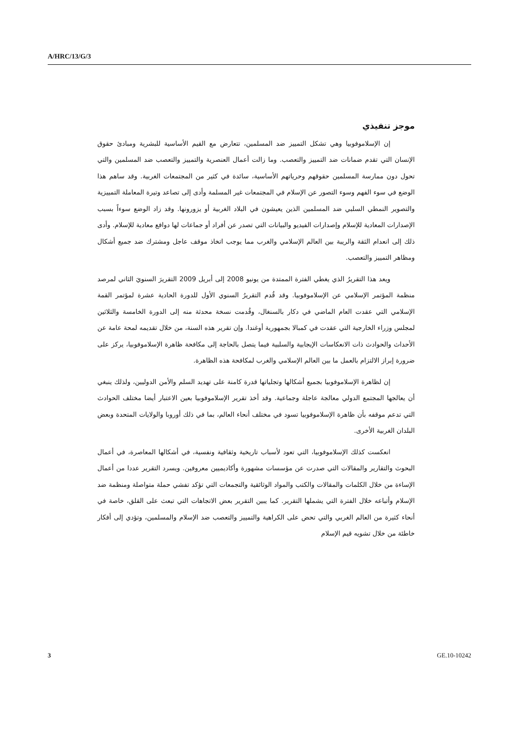A/HRC/13/G/3
موجز تنفيذي
إن الإسلاموفوبيا وهي تشكل التمييز ضد المسلمين، تتعارض مع القيم الأساسية للبشرية ومبادئ حقوق الإنسان التي تقدم ضمانات ضد التمييز والتعصب. وما زالت أعمال العنصرية والتمييز والتعصب ضد المسلمين والتي تحول دون ممارسة المسلمين حقوقهم وحرياتهم الأساسية، سائدة في كثير من المجتمعات الغربية. وقد ساهم هذا الوضع في سوء الفهم وسوء التصور عن الإسلام في المجتمعات غير المسلمة وأدى إلى تصاعد وتيرة المعاملة التمييزية والتصوير النمطي السلبي ضد المسلمين الذين يعيشون في البلاد الغربية أو يزورونها. وقد زاد الوضع سوءاً بسبب الإصدارات المعادية للإسلام وإصدارات الفيديو والبيانات التي تصدر عن أفراد أو جماعات لها دوافع معادية للإسلام. وأدى ذلك إلى انعدام الثقة والريبة بين العالم الإسلامي والغرب مما يوجب اتخاذ موقف عاجل ومشترك ضد جميع أشكال ومظاهر التمييز والتعصب.
ويعد هذا التقريرُ الذي يغطي الفترة الممتدة من يونيو 2008 إلى أبريل 2009 التقريرَ السنويَ الثاني لمرصد منظمة المؤتمر الإسلامي عن الإسلاموفوبيا. وقد قُدم التقريرُ السنوي الأول للدورة الحادية عشرة لمؤتمر القمة الإسلامي التي عقدت العام الماضي في دكار بالسنغال، وقُدمت نسخة محدثة منه إلى الدورة الخامسة والثلاثين لمجلس وزراء الخارجية التي عقدت في كمبالا بجمهورية أوغندا. وإن تقرير هذه السنة، من خلال تقديمه لمحة عامة عن الأحداث والحوادث ذات الانعكاسات الإيجابية والسلبية فيما يتصل بالحاجة إلى مكافحة ظاهرة الإسلاموفوبيا، يركز على ضرورة إبراز الالتزام بالعمل ما بين العالم الإسلامي والغرب لمكافحة هذه الظاهرة.
إن لظاهرة الإسلاموفوبيا بجميع أشكالها وتجلياتها قدرة كامنة على تهديد السلم والأمن الدوليين، ولذلك ينبغي أن يعالجها المجتمع الدولي معالجة عاجلة وجماعية. وقد أخذ تقرير الإسلاموفوبيا بعين الاعتبار أيضا مختلف الحوادث التي تدعم موقفه بأن ظاهرة الإسلاموفوبيا تسود في مختلف أنحاء العالم، بما في ذلك أوروبا والولايات المتحدة وبعض البلدان الغربية الأخرى.
انعكست كذلك الإسلاموفوبيا، التي تعود لأسباب تاريخية وثقافية ونفسية، في أشكالها المعاصرة، في أعمال البحوث والتقارير والمقالات التي صدرت عن مؤسسات مشهورة وأكاديميين معروفين. ويسرد التقرير عددا من أعمال الإساءة من خلال الكلمات والمقالات والكتب والمواد الوثائقية والتجمعات التي تؤكد تفشي حملة متواصلة ومنظمة ضد الإسلام وأتباعه خلال الفترة التي يشملها التقرير. كما يبين التقرير بعض الاتجاهات التي تبعث على القلق، خاصة في أنحاء كثيرة من العالم الغربي والتي تحض على الكراهية والتمييز والتعصب ضد الإسلام والمسلمين، وتؤدي إلى أفكار خاطئة من خلال تشويه قيم الإسلام
3 GE.10-10242